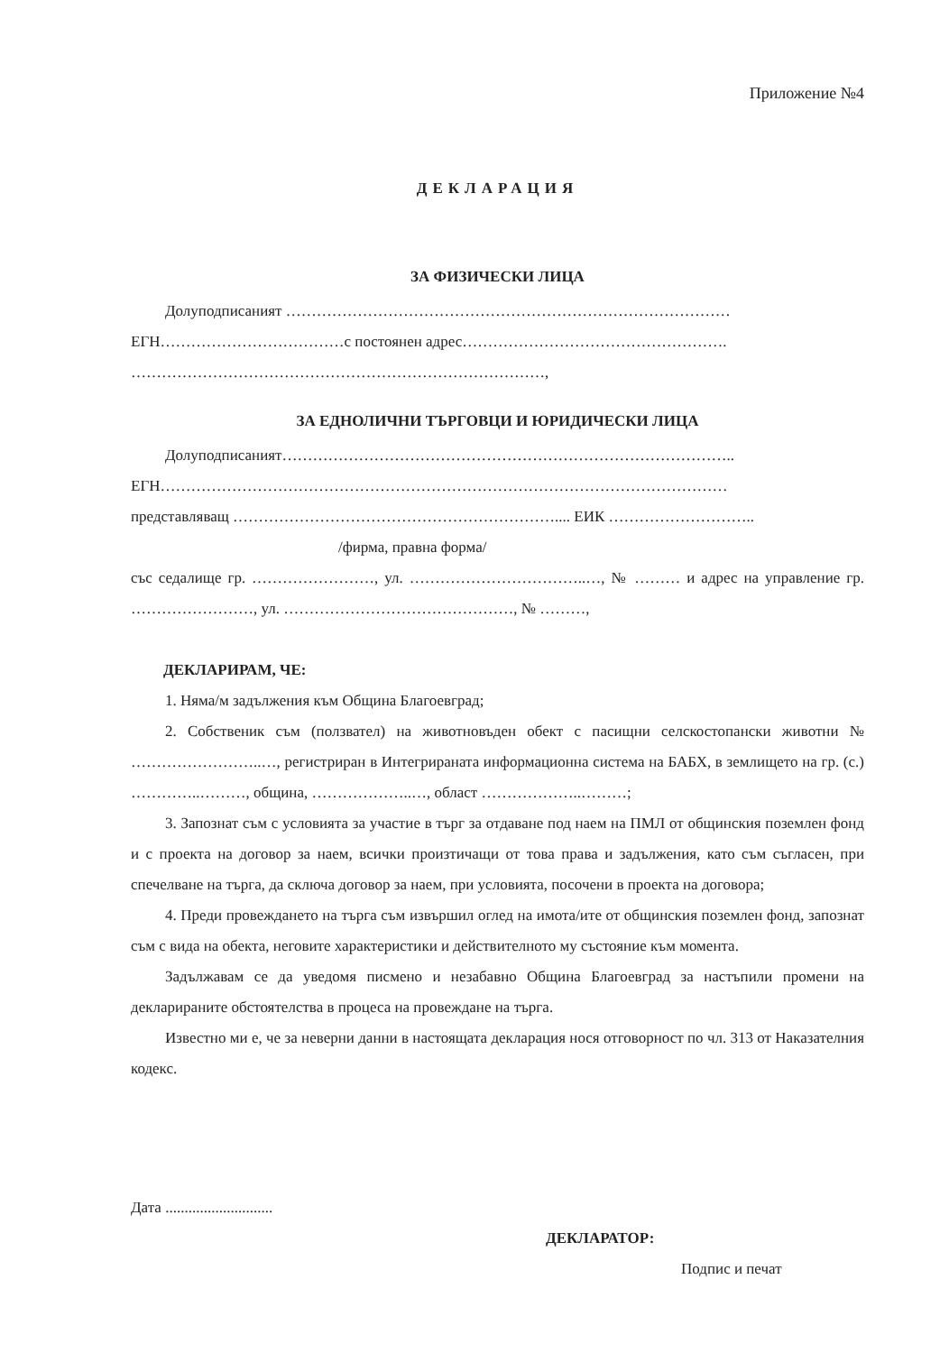Приложение №4
ДЕКЛАРАЦИЯ
ЗА ФИЗИЧЕСКИ ЛИЦА
Долуподписаният ……………………………………………………………………………
ЕГН………………………………с постоянен адрес…………………………………………….
………………………………………………………………………,
ЗА ЕДНОЛИЧНИ ТЪРГОВЦИ И ЮРИДИЧЕСКИ ЛИЦА
Долуподписаният……………………………………………………………………………..
ЕГН…………………………………………………………………………………………………
представляващ ……………………………………………………….... ЕИК ………………………..
/фирма, правна форма/
със седалище гр. ……………………, ул. ……………………………..…, № ……… и адрес на управление гр. ……………………, ул. ………………………………………, № ………,
ДЕКЛАРИРАМ, ЧЕ:
1. Няма/м задължения към Община Благоевград;
2. Собственик съм (ползвател) на животновъден обект с пасищни селскостопански животни № ……………………..…, регистриран в Интегрираната информационна система на БАБХ, в землището на гр. (с.) …………..………, община, ………………..…, област ………………..………;
3. Запознат съм с условията за участие в търг за отдаване под наем на ПМЛ от общинския поземлен фонд и с проекта на договор за наем, всички произтичащи от това права и задължения, като съм съгласен, при спечелване на търга, да сключа договор за наем, при условията, посочени в проекта на договора;
4. Преди провеждането на търга съм извършил оглед на имота/ите от общинския поземлен фонд, запознат съм с вида на обекта, неговите характеристики и действителното му състояние към момента.
Задължавам се да уведомя писмено и незабавно Община Благоевград за настъпили промени на декларираните обстоятелства в процеса на провеждане на търга.
Известно ми е, че за неверни данни в настоящата декларация нося отговорност по чл. 313 от Наказателния кодекс.
Дата ............................
ДЕКЛАРАТОР:
Подпис и печат